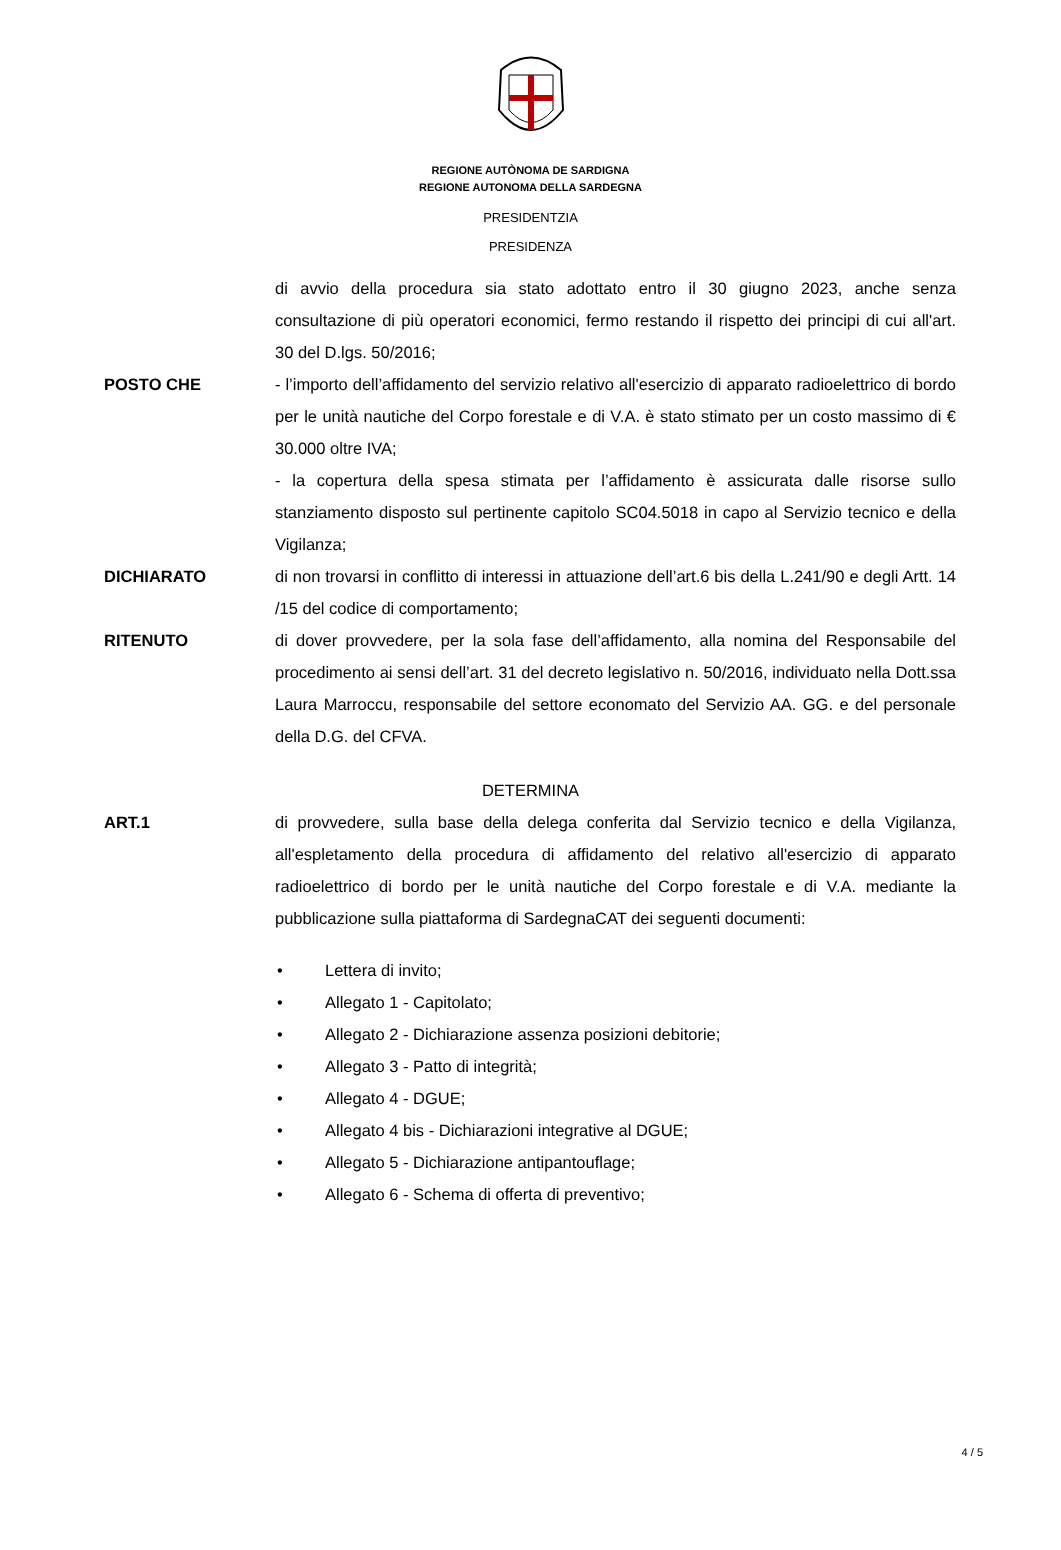REGIONE AUTÒNOMA DE SARDIGNA
REGIONE AUTONOMA DELLA SARDEGNA
PRESIDENTZIA
PRESIDENZA
di avvio della procedura sia stato adottato entro il 30 giugno 2023, anche senza consultazione di più operatori economici, fermo restando il rispetto dei principi di cui all'art. 30 del D.lgs. 50/2016;
POSTO CHE - l’importo dell’affidamento del servizio relativo all'esercizio di apparato radioelettrico di bordo per le unità nautiche del Corpo forestale e di V.A. è stato stimato per un costo massimo di € 30.000 oltre IVA;
- la copertura della spesa stimata per l’affidamento è assicurata dalle risorse sullo stanziamento disposto sul pertinente capitolo SC04.5018 in capo al Servizio tecnico e della Vigilanza;
DICHIARATO di non trovarsi in conflitto di interessi in attuazione dell’art.6 bis della L.241/90 e degli Artt. 14 /15 del codice di comportamento;
RITENUTO di dover provvedere, per la sola fase dell’affidamento, alla nomina del Responsabile del procedimento ai sensi dell’art. 31 del decreto legislativo n. 50/2016, individuato nella Dott.ssa Laura Marroccu, responsabile del settore economato del Servizio AA. GG. e del personale della D.G. del CFVA.
DETERMINA
ART.1 di provvedere, sulla base della delega conferita dal Servizio tecnico e della Vigilanza, all'espletamento della procedura di affidamento del relativo all'esercizio di apparato radioelettrico di bordo per le unità nautiche del Corpo forestale e di V.A. mediante la pubblicazione sulla piattaforma di SardegnaCAT dei seguenti documenti:
• Lettera di invito;
• Allegato 1 - Capitolato;
• Allegato 2 - Dichiarazione assenza posizioni debitorie;
• Allegato 3 - Patto di integrità;
• Allegato 4 - DGUE;
• Allegato 4 bis - Dichiarazioni integrative al DGUE;
• Allegato 5 - Dichiarazione antipantouflage;
• Allegato 6 - Schema di offerta di preventivo;
4 / 5